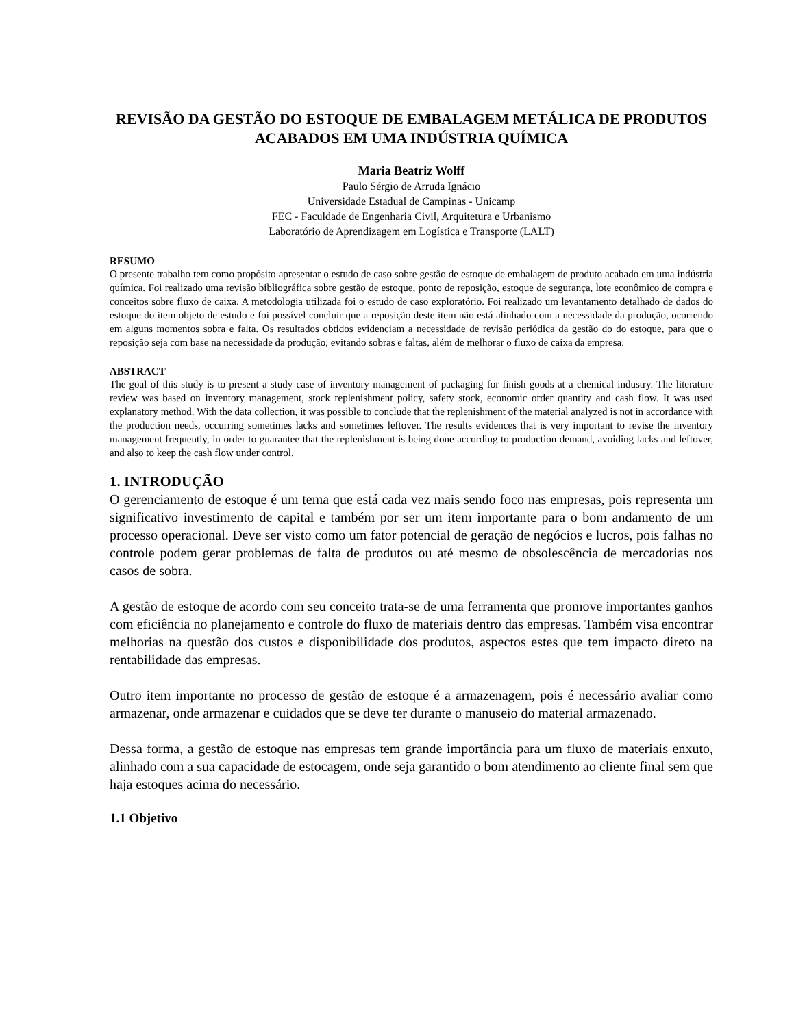REVISÃO DA GESTÃO DO ESTOQUE DE EMBALAGEM METÁLICA DE PRODUTOS ACABADOS EM UMA INDÚSTRIA QUÍMICA
Maria Beatriz Wolff
Paulo Sérgio de Arruda Ignácio
Universidade Estadual de Campinas - Unicamp
FEC - Faculdade de Engenharia Civil, Arquitetura e Urbanismo
Laboratório de Aprendizagem em Logística e Transporte (LALT)
RESUMO
O presente trabalho tem como propósito apresentar o estudo de caso sobre gestão de estoque de embalagem de produto acabado em uma indústria química. Foi realizado uma revisão bibliográfica sobre gestão de estoque, ponto de reposição, estoque de segurança, lote econômico de compra e conceitos sobre fluxo de caixa. A metodologia utilizada foi o estudo de caso exploratório. Foi realizado um levantamento detalhado de dados do estoque do item objeto de estudo e foi possível concluir que a reposição deste item não está alinhado com a necessidade da produção, ocorrendo em alguns momentos sobra e falta. Os resultados obtidos evidenciam a necessidade de revisão periódica da gestão do do estoque, para que o reposição seja com base na necessidade da produção, evitando sobras e faltas, além de melhorar o fluxo de caixa da empresa.
ABSTRACT
The goal of this study is to present a study case of inventory management of packaging for finish goods at a chemical industry. The literature review was based on inventory management, stock replenishment policy, safety stock, economic order quantity and cash flow. It was used explanatory method. With the data collection, it was possible to conclude that the replenishment of the material analyzed is not in accordance with the production needs, occurring sometimes lacks and sometimes leftover. The results evidences that is very important to revise the inventory management frequently, in order to guarantee that the replenishment is being done according to production demand, avoiding lacks and leftover, and also to keep the cash flow under control.
1. INTRODUÇÃO
O gerenciamento de estoque é um tema que está cada vez mais sendo foco nas empresas, pois representa um significativo investimento de capital e também por ser um item importante para o bom andamento de um processo operacional. Deve ser visto como um fator potencial de geração de negócios e lucros, pois falhas no controle podem gerar problemas de falta de produtos ou até mesmo de obsolescência de mercadorias nos casos de sobra.
A gestão de estoque de acordo com seu conceito trata-se de uma ferramenta que promove importantes ganhos com eficiência no planejamento e controle do fluxo de materiais dentro das empresas. Também visa encontrar melhorias na questão dos custos e disponibilidade dos produtos, aspectos estes que tem impacto direto na rentabilidade das empresas.
Outro item importante no processo de gestão de estoque é a armazenagem, pois é necessário avaliar como armazenar, onde armazenar e cuidados que se deve ter durante o manuseio do material armazenado.
Dessa forma, a gestão de estoque nas empresas tem grande importância para um fluxo de materiais enxuto, alinhado com a sua capacidade de estocagem, onde seja garantido o bom atendimento ao cliente final sem que haja estoques acima do necessário.
1.1 Objetivo